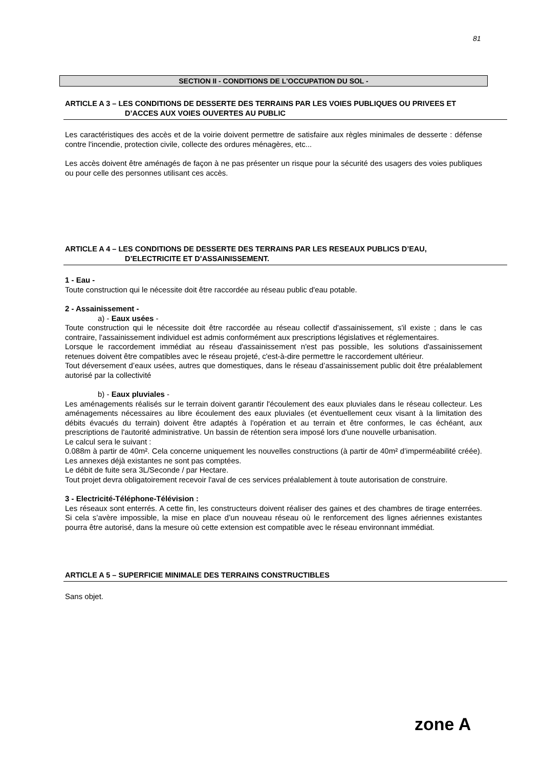81
SECTION II - CONDITIONS DE L'OCCUPATION DU SOL -
ARTICLE A 3 – LES CONDITIONS DE DESSERTE DES TERRAINS PAR LES VOIES PUBLIQUES OU PRIVEES ET
D’ACCES AUX VOIES OUVERTES AU PUBLIC
Les caractéristiques des accès et de la voirie doivent permettre de satisfaire aux règles minimales de desserte : défense contre l'incendie, protection civile, collecte des ordures ménagères, etc...
Les accès doivent être aménagés de façon à ne pas présenter un risque pour la sécurité des usagers des voies publiques ou pour celle des personnes utilisant ces accès.
ARTICLE A 4 – LES CONDITIONS DE DESSERTE DES TERRAINS PAR LES RESEAUX PUBLICS D’EAU,
D’ELECTRICITE ET D’ASSAINISSEMENT.
1 - Eau -
Toute construction qui le nécessite doit être raccordée au réseau public d'eau potable.
2 - Assainissement -
a) - Eaux usées -
Toute construction qui le nécessite doit être raccordée au réseau collectif d'assainissement, s'il existe ; dans le cas contraire, l'assainissement individuel est admis conformément aux prescriptions législatives et réglementaires.
Lorsque le raccordement immédiat au réseau d'assainissement n'est pas possible, les solutions d'assainissement retenues doivent être compatibles avec le réseau projeté, c'est-à-dire permettre le raccordement ultérieur.
Tout déversement d’eaux usées, autres que domestiques, dans le réseau d’assainissement public doit être préalablement autorisé par la collectivité
b) - Eaux pluviales -
Les aménagements réalisés sur le terrain doivent garantir l'écoulement des eaux pluviales dans le réseau collecteur. Les aménagements nécessaires au libre écoulement des eaux pluviales (et éventuellement ceux visant à la limitation des débits évacués du terrain) doivent être adaptés à l'opération et au terrain et être conformes, le cas échéant, aux prescriptions de l'autorité administrative. Un bassin de rétention sera imposé lors d'une nouvelle urbanisation.
Le calcul sera le suivant :
0.088m à partir de 40m². Cela concerne uniquement les nouvelles constructions (à partir de 40m² d’imperméabilité créée). Les annexes déjà existantes ne sont pas comptées.
Le débit de fuite sera 3L/Seconde / par Hectare.
Tout projet devra obligatoirement recevoir l'aval de ces services préalablement à toute autorisation de construire.
3 - Electricité-Téléphone-Télévision :
Les réseaux sont enterrés. A cette fin, les constructeurs doivent réaliser des gaines et des chambres de tirage enterrées. Si cela s’avère impossible, la mise en place d’un nouveau réseau où le renforcement des lignes aériennes existantes pourra être autorisé, dans la mesure où cette extension est compatible avec le réseau environnant immédiat.
ARTICLE A 5 – SUPERFICIE MINIMALE DES TERRAINS CONSTRUCTIBLES
Sans objet.
zone A